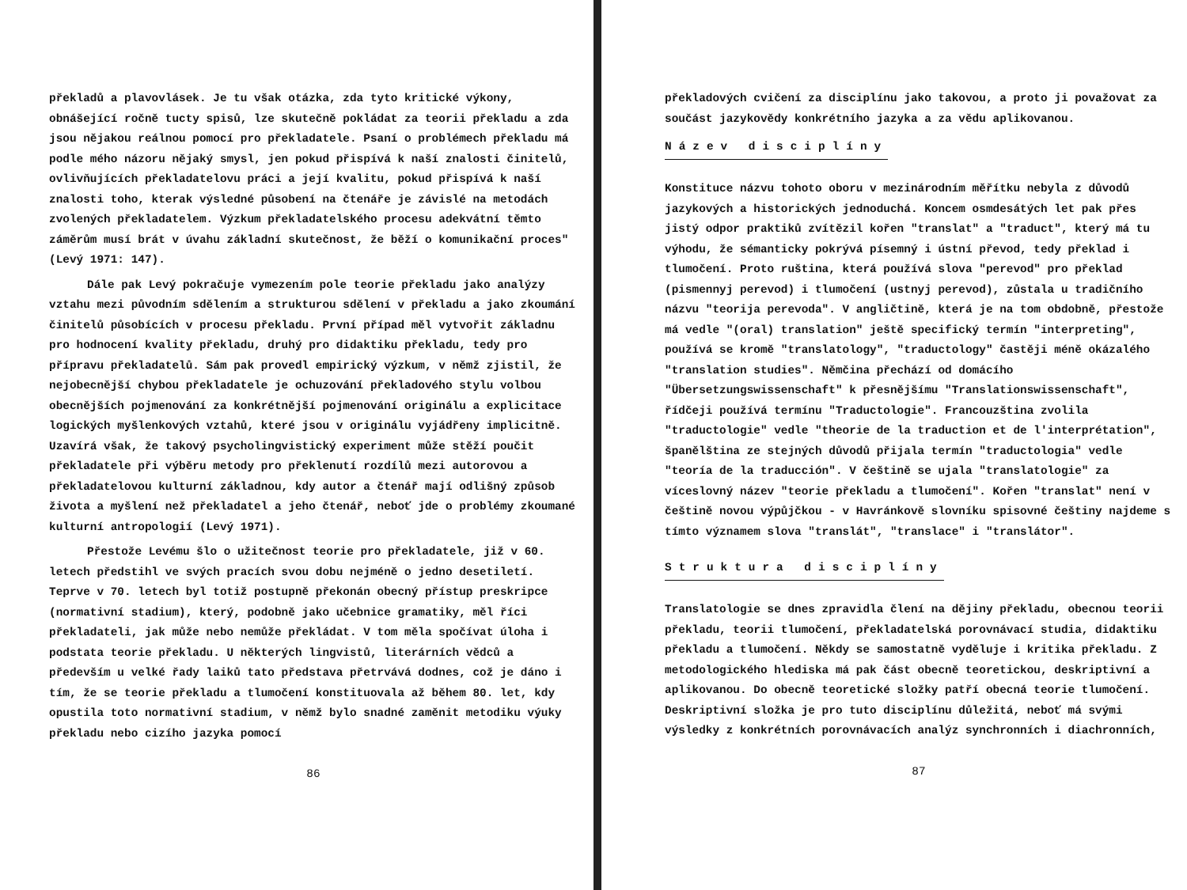překladů a plavovlásek. Je tu však otázka, zda tyto kritické výkony, obnášející ročně tucty spisů, lze skutečně pokládat za teorii překladu a zda jsou nějakou reálnou pomocí pro překladatele. Psaní o problémech překladu má podle mého názoru nějaký smysl, jen pokud přispívá k naší znalosti činitelů, ovlivňujících překladatelovu práci a její kvalitu, pokud přispívá k naší znalosti toho, kterak výsledné působení na čtenáře je závislé na metodách zvolených překladatelem. Výzkum překladatelského procesu adekvátní těmto záměrům musí brát v úvahu základní skutečnost, že běží o komunikační proces" (Levý 1971: 147).
Dále pak Levý pokračuje vymezením pole teorie překladu jako analýzy vztahu mezi původním sdělením a strukturou sdělení v překladu a jako zkoumání činitelů působících v procesu překladu. První případ měl vytvořit základnu pro hodnocení kvality překladu, druhý pro didaktiku překladu, tedy pro přípravu překladatelů. Sám pak provedl empirický výzkum, v němž zjistil, že nejobecnější chybou překladatele je ochuzování překladového stylu volbou obecnějších pojmenování za konkrétnější pojmenování originálu a explicitace logických myšlenkových vztahů, které jsou v originálu vyjádřeny implicitně. Uzavírá však, že takový psycholingvistický experiment může stěží poučit překladatele při výběru metody pro překlenutí rozdílů mezi autorovou a překladatelovou kulturní základnou, kdy autor a čtenář mají odlišný způsob života a myšlení než překladatel a jeho čtenář, neboť jde o problémy zkoumané kulturní antropologií (Levý 1971).
Přestože Levému šlo o užitečnost teorie pro překladatele, již v 60. letech předstihl ve svých pracích svou dobu nejméně o jedno desetiletí. Teprve v 70. letech byl totiž postupně překonán obecný přístup preskripce (normativní stadium), který, podobně jako učebnice gramatiky, měl říci překladateli, jak může nebo nemůže překládat. V tom měla spočívat úloha i podstata teorie překladu. U některých lingvistů, literárních vědců a především u velké řady laiků tato představa přetrvává dodnes, což je dáno i tím, že se teorie překladu a tlumočení konstituovala až během 80. let, kdy opustila toto normativní stadium, v němž bylo snadné zaměnit metodiku výuky překladu nebo cizího jazyka pomocí
86
překladových cvičení za disciplínu jako takovou, a proto ji považovat za součást jazykovědy konkrétního jazyka a za vědu aplikovanou.
Název disciplíny
Konstituce názvu tohoto oboru v mezinárodním měřítku nebyla z důvodů jazykových a historických jednoduchá. Koncem osmdesátých let pak přes jistý odpor praktiků zvítězil kořen "translat" a "traduct", který má tu výhodu, že sémanticky pokrývá písemný i ústní převod, tedy překlad i tlumočení. Proto ruština, která používá slova "perevod" pro překlad (pismennyj perevod) i tlumočení (ustnyj perevod), zůstala u tradičního názvu "teorija perevoda". V angličtině, která je na tom obdobně, přestože má vedle "(oral) translation" ještě specifický termín "interpreting", používá se kromě "translatology", "traductology" častěji méně okázalého "translation studies". Němčina přechází od domácího "Übersetzungswissenschaft" k přesnějšímu "Translationswissenschaft", řídčeji používá termínu "Traductologie". Francouzština zvolila "traductologie" vedle "theorie de la traduction et de l'interprétation", španělština ze stejných důvodů přijala termín "traductologia" vedle "teoría de la traducción". V češtině se ujala "translatologie" za víceslovný název "teorie překladu a tlumočení". Kořen "translat" není v češtině novou výpůjčkou - v Havránkově slovníku spisovné češtiny najdeme s tímto významem slova "translát", "translace" i "translátor".
Struktura disciplíny
Translatologie se dnes zpravidla člení na dějiny překladu, obecnou teorii překladu, teorii tlumočení, překladatelská porovnávací studia, didaktiku překladu a tlumočení. Někdy se samostatně vyděluje i kritika překladu. Z metodologického hlediska má pak část obecně teoretickou, deskriptivní a aplikovanou. Do obecně teoretické složky patří obecná teorie tlumočení. Deskriptivní složka je pro tuto disciplínu důležitá, neboť má svými výsledky z konkrétních porovnávacích analýz synchronních i diachronních,
87